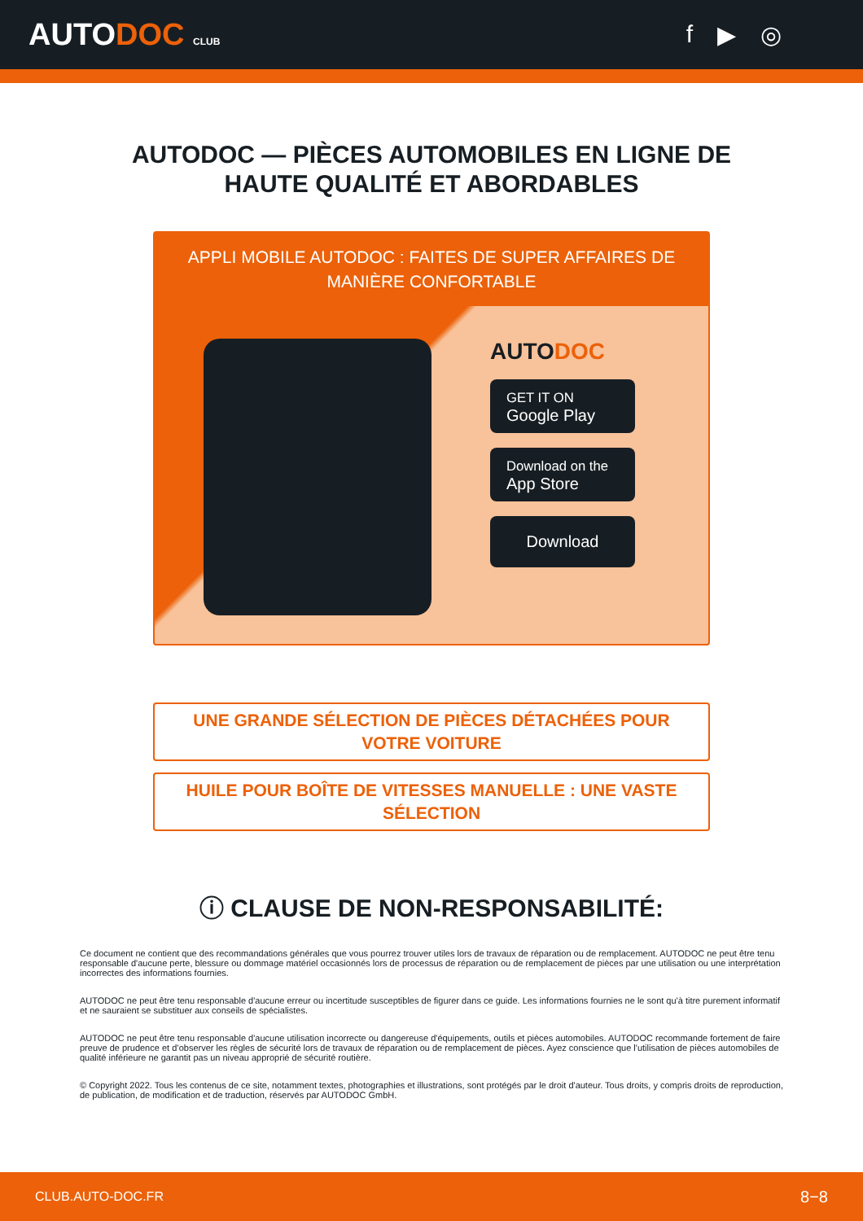AUTODOC CLUB
f ▶ ◎
AUTODOC — PIÈCES AUTOMOBILES EN LIGNE DE
HAUTE QUALITÉ ET ABORDABLES
APPLI MOBILE AUTODOC : FAITES DE SUPER AFFAIRES DE MANIÈRE CONFORTABLE
AUTODOC
GET IT ON
Google Play
Download on the
App Store
Download
UNE GRANDE SÉLECTION DE PIÈCES DÉTACHÉES POUR VOTRE VOITURE
HUILE POUR BOÎTE DE VITESSES MANUELLE : UNE VASTE SÉLECTION
ⓘ CLAUSE DE NON-RESPONSABILITÉ:
Ce document ne contient que des recommandations générales que vous pourrez trouver utiles lors de travaux de réparation ou de remplacement. AUTODOC ne peut être tenu responsable d'aucune perte, blessure ou dommage matériel occasionnés lors de processus de réparation ou de remplacement de pièces par une utilisation ou une interprétation incorrectes des informations fournies.
AUTODOC ne peut être tenu responsable d'aucune erreur ou incertitude susceptibles de figurer dans ce guide. Les informations fournies ne le sont qu'à titre purement informatif et ne sauraient se substituer aux conseils de spécialistes.
AUTODOC ne peut être tenu responsable d'aucune utilisation incorrecte ou dangereuse d'équipements, outils et pièces automobiles. AUTODOC recommande fortement de faire preuve de prudence et d’observer les règles de sécurité lors de travaux de réparation ou de remplacement de pièces. Ayez conscience que l'utilisation de pièces automobiles de qualité inférieure ne garantit pas un niveau approprié de sécurité routière.
© Copyright 2022. Tous les contenus de ce site, notamment textes, photographies et illustrations, sont protégés par le droit d'auteur. Tous droits, y compris droits de reproduction, de publication, de modification et de traduction, réservés par AUTODOC GmbH.
CLUB.AUTO-DOC.FR 8−8